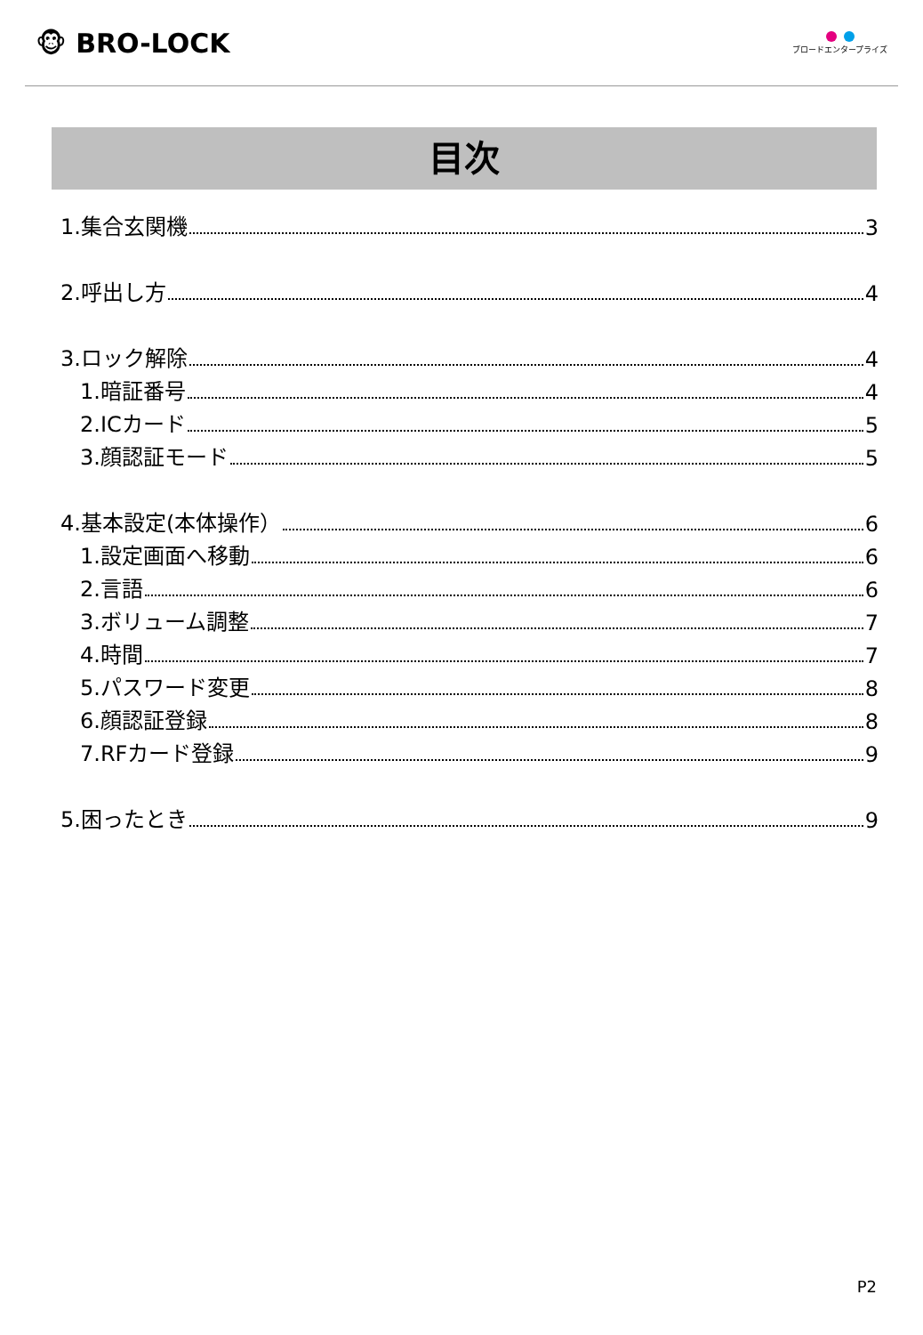🐵 BRO-LOCK
ブロードエンタープライズ
目次
1.集合玄関機 3
2.呼出し方 4
3.ロック解除 4
1.暗証番号 4
2.ICカード 5
3.顔認証モード 5
4.基本設定(本体操作） 6
1.設定画面へ移動 6
2.言語 6
3.ボリューム調整 7
4.時間 7
5.パスワード変更 8
6.顔認証登録 8
7.RFカード登録 9
5.困ったとき 9
P2